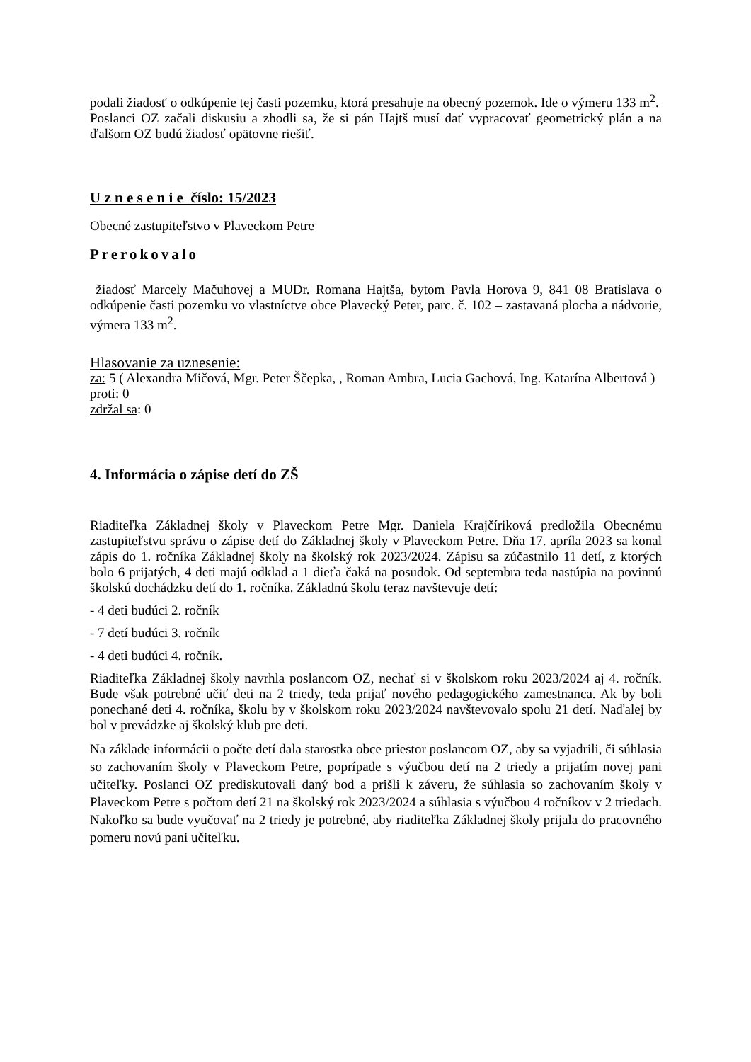podali žiadosť o odkúpenie tej časti pozemku, ktorá presahuje na obecný pozemok. Ide o výmeru 133 m<sup>2</sup>.
Poslanci OZ začali diskusiu a zhodli sa, že si pán Hajtš musí dať vypracovať geometrický plán a na ďalšom OZ budú žiadosť opätovne riešiť.
U z n e s e n i e číslo: 15/2023
Obecné zastupiteľstvo v Plaveckom Petre
Prerokovalo
žiadosť Marcely Mačuhovej a MUDr. Romana Hajtša, bytom Pavla Horova 9, 841 08 Bratislava o odkúpenie časti pozemku vo vlastníctve obce Plavecký Peter, parc. č. 102 – zastavaná plocha a nádvorie, výmera 133 m<sup>2</sup>.
Hlasovanie za uznesenie:
za: 5 ( Alexandra Mičová, Mgr. Peter Ščepka, , Roman Ambra, Lucia Gachová, Ing. Katarína Albertová )
proti: 0
zdržal sa: 0
4. Informácia o zápise detí do ZŠ
Riaditeľka Základnej školy v Plaveckom Petre Mgr. Daniela Krajčíriková predložila Obecnému zastupiteľstvu správu o zápise detí do Základnej školy v Plaveckom Petre. Dňa 17. apríla 2023 sa konal zápis do 1. ročníka Základnej školy na školský rok 2023/2024. Zápisu sa zúčastnilo 11 detí, z ktorých bolo 6 prijatých, 4 deti majú odklad a 1 dieťa čaká na posudok. Od septembra teda nastúpia na povinnú školskú dochádzku detí do 1. ročníka. Základnú školu teraz navštevuje detí:
- 4 deti budúci 2. ročník
- 7 detí budúci 3. ročník
- 4 deti budúci 4. ročník.
Riaditeľka Základnej školy navrhla poslancom OZ, nechať si v školskom roku 2023/2024 aj 4. ročník. Bude však potrebné učiť deti na 2 triedy, teda prijať nového pedagogického zamestnanca. Ak by boli ponechané deti 4. ročníka, školu by v školskom roku 2023/2024 navštevovalo spolu 21 detí. Naďalej by bol v prevádzke aj školský klub pre deti.
Na základe informácii o počte detí dala starostka obce priestor poslancom OZ, aby sa vyjadrili, či súhlasia so zachovaním školy v Plaveckom Petre, poprípade s výučbou detí na 2 triedy a prijatím novej pani učiteľky. Poslanci OZ prediskutovali daný bod a prišli k záveru, že súhlasia so zachovaním školy v Plaveckom Petre s počtom detí 21 na školský rok 2023/2024 a súhlasia s výučbou 4 ročníkov v 2 triedach. Nakoľko sa bude vyučovať na 2 triedy je potrebné, aby riaditeľka Základnej školy prijala do pracovného pomeru novú pani učiteľku.